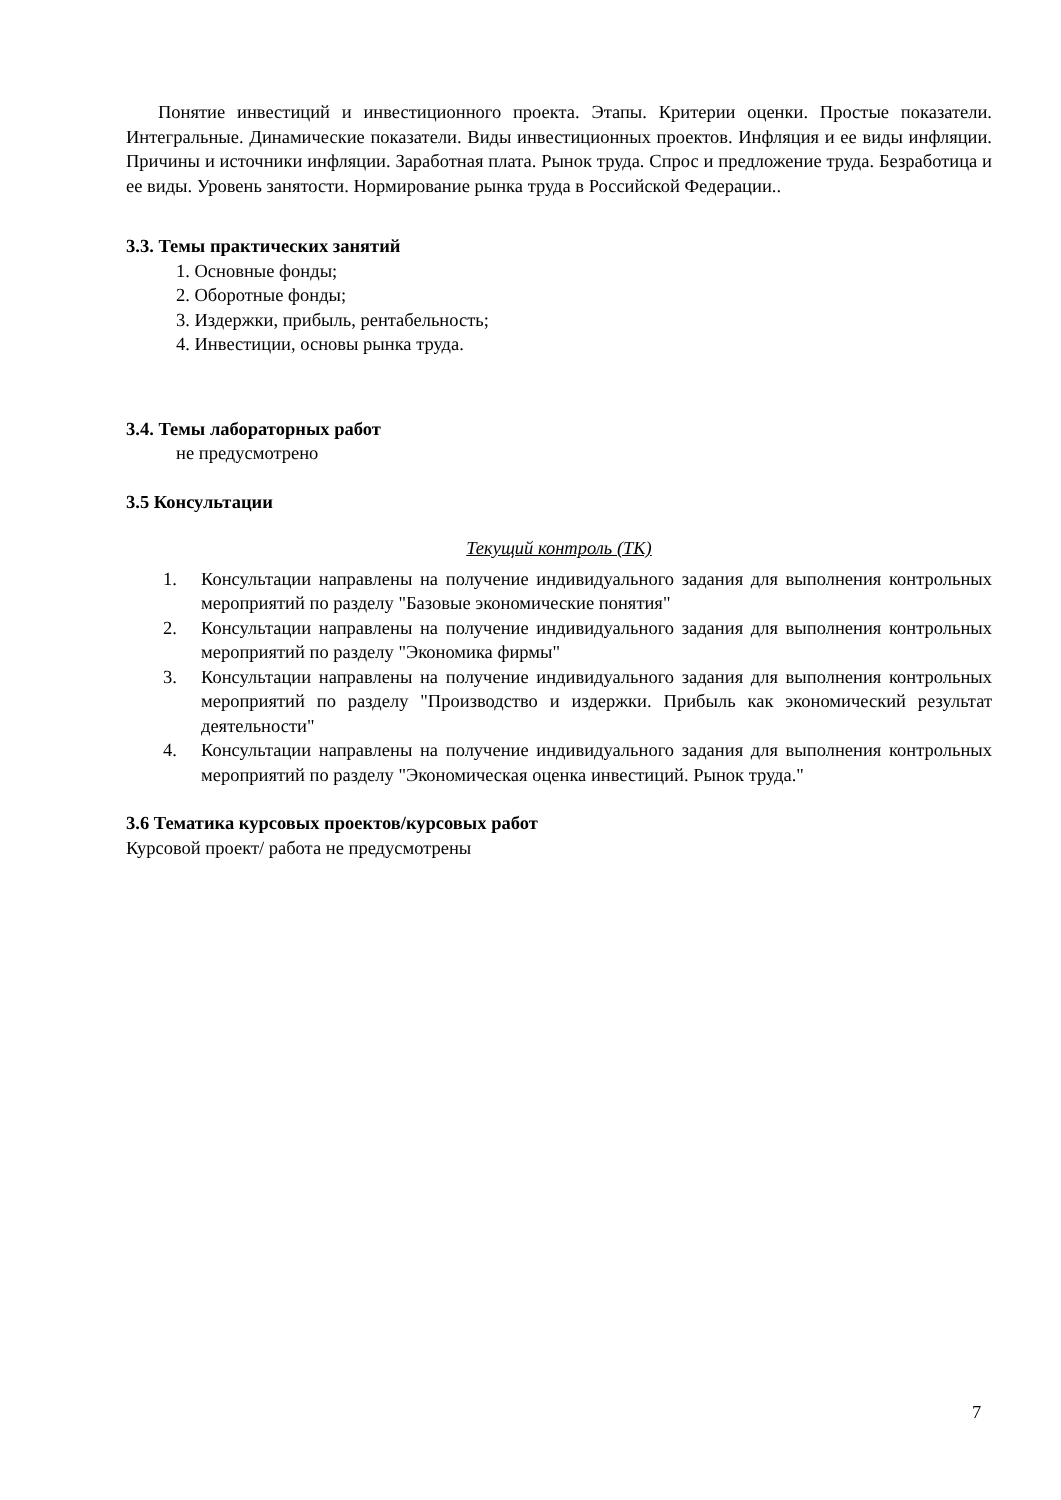Понятие инвестиций и инвестиционного проекта. Этапы. Критерии оценки. Простые показатели. Интегральные. Динамические показатели. Виды инвестиционных проектов. Инфляция и ее виды инфляции. Причины и источники инфляции. Заработная плата. Рынок труда. Спрос и предложение труда. Безработица и ее виды. Уровень занятости. Нормирование рынка труда в Российской Федерации..
3.3. Темы практических занятий
1. Основные фонды;
2. Оборотные фонды;
3. Издержки, прибыль, рентабельность;
4. Инвестиции, основы рынка труда.
3.4. Темы лабораторных работ
не предусмотрено
3.5 Консультации
Текущий контроль (ТК)
1. Консультации направлены на получение индивидуального задания для выполнения контрольных мероприятий по разделу "Базовые экономические понятия"
2. Консультации направлены на получение индивидуального задания для выполнения контрольных мероприятий по разделу "Экономика фирмы"
3. Консультации направлены на получение индивидуального задания для выполнения контрольных мероприятий по разделу "Производство и издержки. Прибыль как экономический результат деятельности"
4. Консультации направлены на получение индивидуального задания для выполнения контрольных мероприятий по разделу "Экономическая оценка инвестиций. Рынок труда."
3.6 Тематика курсовых проектов/курсовых работ
Курсовой проект/ работа не предусмотрены
7